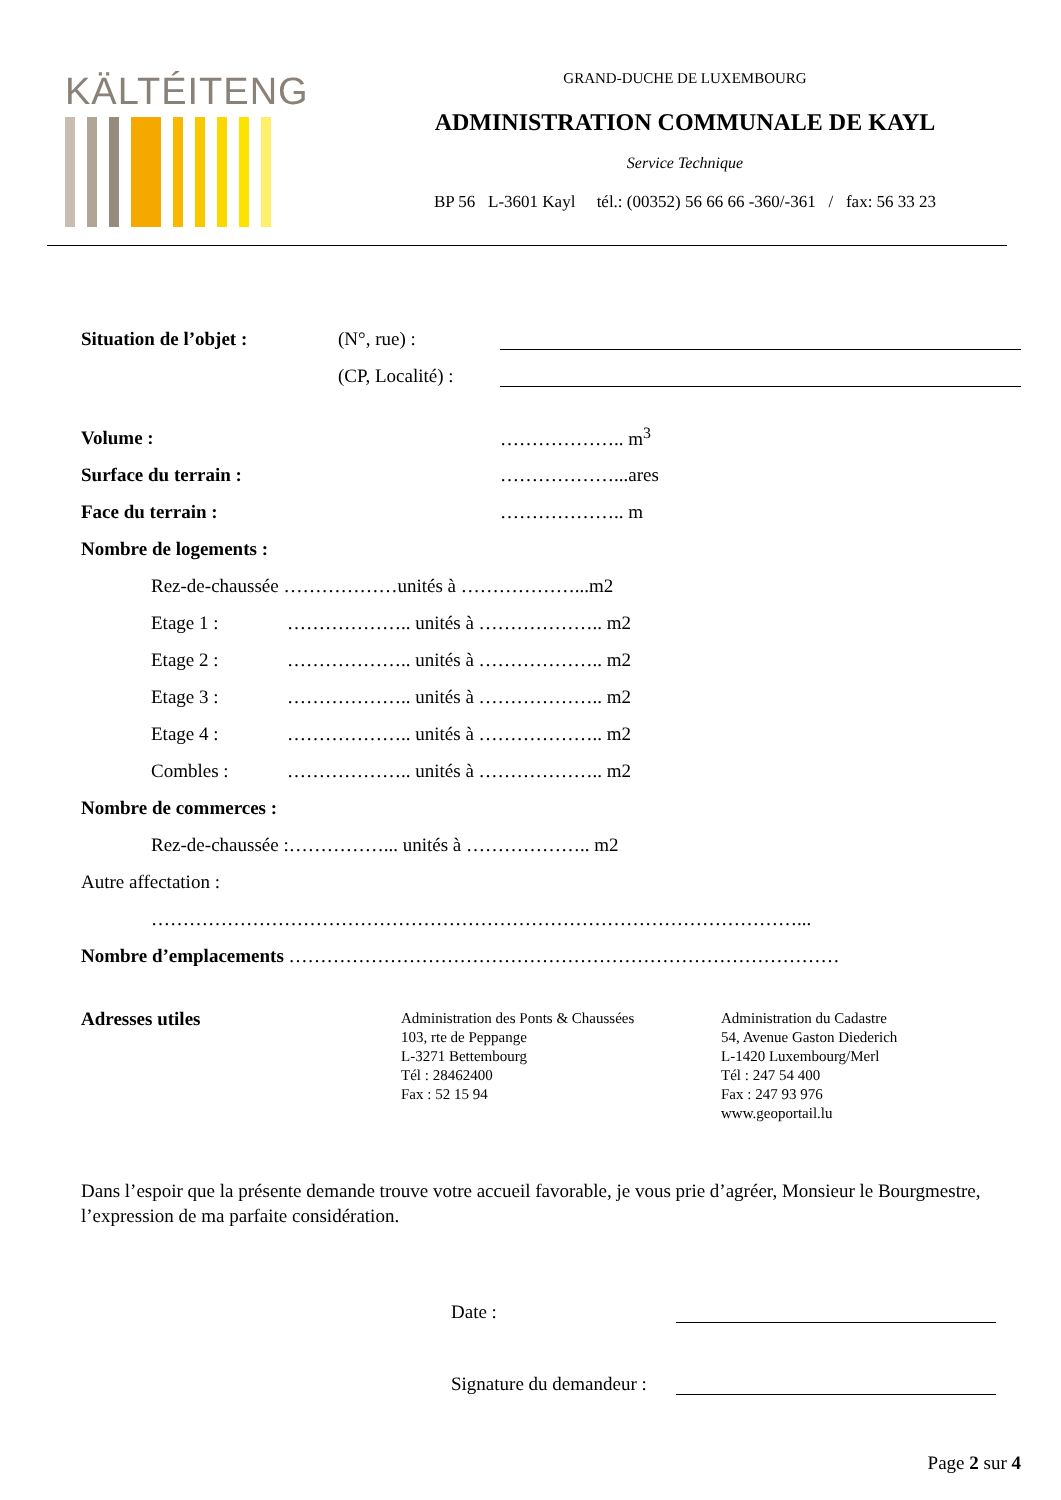KÄLTÉITENG
GRAND-DUCHE DE LUXEMBOURG
ADMINISTRATION COMMUNALE DE KAYL
Service Technique
BP 56 L-3601 Kayl tél.: (00352) 56 66 66 -360/-361 / fax: 56 33 23
Situation de l’objet : (N°, rue) :
(CP, Localité) :
Volume : ……………….. m<sup>3</sup>
Surface du terrain : ………………...ares
Face du terrain : ……………….. m
Nombre de logements :
Rez-de-chaussée ………………unités à ………………...m2
Etage 1 : ……………….. unités à ……………….. m2
Etage 2 : ……………….. unités à ……………….. m2
Etage 3 : ……………….. unités à ……………….. m2
Etage 4 : ……………….. unités à ……………….. m2
Combles : ……………….. unités à ……………….. m2
Nombre de commerces :
Rez-de-chaussée :……………... unités à ……………….. m2
Autre affectation :
…………………………………………………………………………………………...
Nombre d’emplacements ……………………………………………………………………………
Adresses utiles
Administration des Ponts & Chaussées
103, rte de Peppange
L-3271 Bettembourg
Tél : 28462400
Fax : 52 15 94
Administration du Cadastre
54, Avenue Gaston Diederich
L-1420 Luxembourg/Merl
Tél : 247 54 400
Fax : 247 93 976
www.geoportail.lu
Dans l’espoir que la présente demande trouve votre accueil favorable, je vous prie d’agréer, Monsieur le Bourgmestre, l’expression de ma parfaite considération.
Date :
Signature du demandeur :
Page 2 sur 4